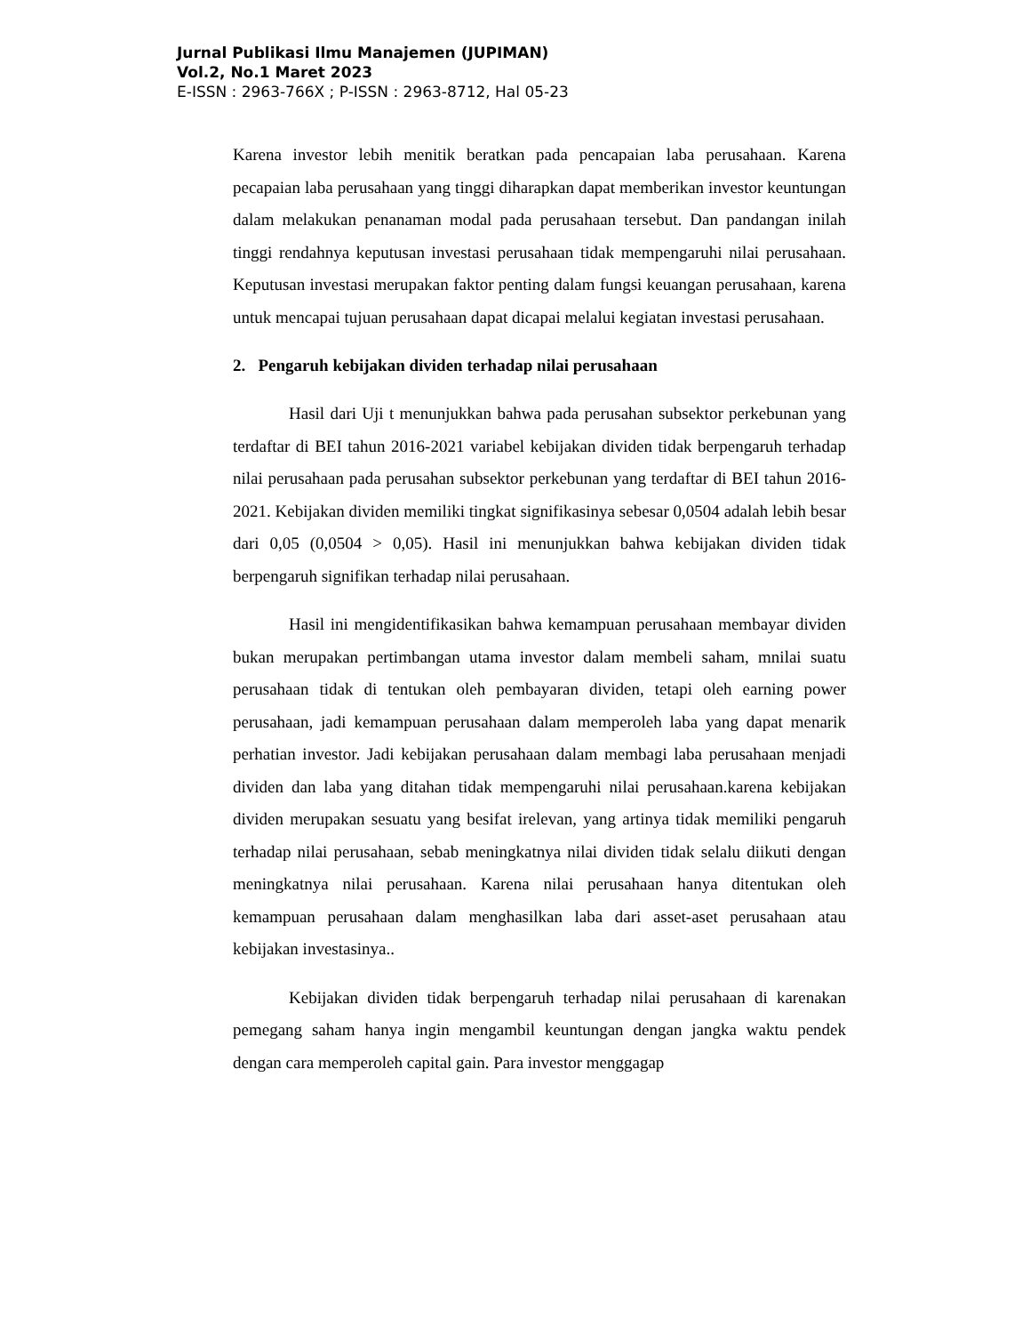Jurnal Publikasi Ilmu Manajemen (JUPIMAN)
Vol.2, No.1 Maret 2023
E-ISSN : 2963-766X ; P-ISSN : 2963-8712, Hal 05-23
Karena investor lebih menitik beratkan pada pencapaian laba perusahaan. Karena pecapaian laba perusahaan yang tinggi diharapkan dapat memberikan investor keuntungan dalam melakukan penanaman modal pada perusahaan tersebut. Dan pandangan inilah tinggi rendahnya keputusan investasi perusahaan tidak mempengaruhi nilai perusahaan. Keputusan investasi merupakan faktor penting dalam fungsi keuangan perusahaan, karena untuk mencapai tujuan perusahaan dapat dicapai melalui kegiatan investasi perusahaan.
2. Pengaruh kebijakan dividen terhadap nilai perusahaan
Hasil dari Uji t menunjukkan bahwa pada perusahan subsektor perkebunan yang terdaftar di BEI tahun 2016-2021 variabel kebijakan dividen tidak berpengaruh terhadap nilai perusahaan pada perusahan subsektor perkebunan yang terdaftar di BEI tahun 2016-2021. Kebijakan dividen memiliki tingkat signifikasinya sebesar 0,0504 adalah lebih besar dari 0,05 (0,0504 > 0,05). Hasil ini menunjukkan bahwa kebijakan dividen tidak berpengaruh signifikan terhadap nilai perusahaan.
Hasil ini mengidentifikasikan bahwa kemampuan perusahaan membayar dividen bukan merupakan pertimbangan utama investor dalam membeli saham, mnilai suatu perusahaan tidak di tentukan oleh pembayaran dividen, tetapi oleh earning power perusahaan, jadi kemampuan perusahaan dalam memperoleh laba yang dapat menarik perhatian investor. Jadi kebijakan perusahaan dalam membagi laba perusahaan menjadi dividen dan laba yang ditahan tidak mempengaruhi nilai perusahaan.karena kebijakan dividen merupakan sesuatu yang besifat irelevan, yang artinya tidak memiliki pengaruh terhadap nilai perusahaan, sebab meningkatnya nilai dividen tidak selalu diikuti dengan meningkatnya nilai perusahaan. Karena nilai perusahaan hanya ditentukan oleh kemampuan perusahaan dalam menghasilkan laba dari asset-aset perusahaan atau kebijakan investasinya..
Kebijakan dividen tidak berpengaruh terhadap nilai perusahaan di karenakan pemegang saham hanya ingin mengambil keuntungan dengan jangka waktu pendek dengan cara memperoleh capital gain. Para investor menggagap